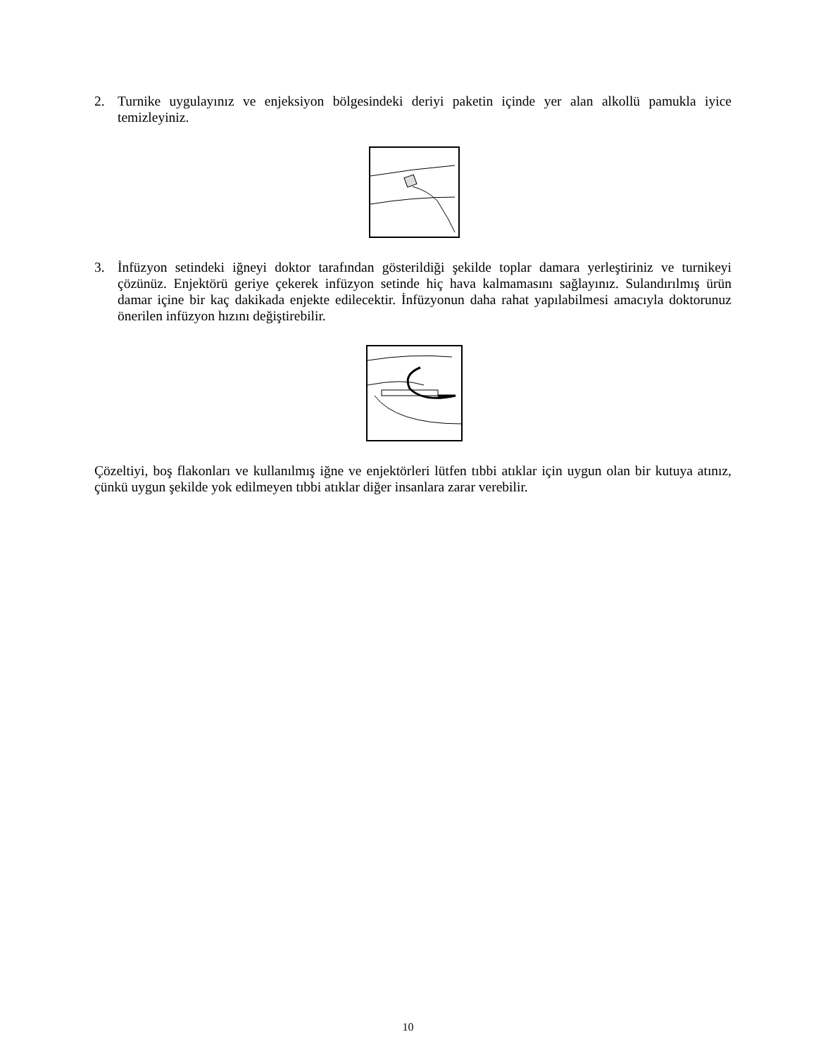2. Turnike uygulayınız ve enjeksiyon bölgesindeki deriyi paketin içinde yer alan alkollü pamukla iyice temizleyiniz.
3. İnfüzyon setindeki iğneyi doktor tarafından gösterildiği şekilde toplar damara yerleştiriniz ve turnikeyi çözünüz. Enjektörü geriye çekerek infüzyon setinde hiç hava kalmamasını sağlayınız. Sulandırılmış ürün damar içine bir kaç dakikada enjekte edilecektir. İnfüzyonun daha rahat yapılabilmesi amacıyla doktorunuz önerilen infüzyon hızını değiştirebilir.
Çözeltiyi, boş flakonları ve kullanılmış iğne ve enjektörleri lütfen tıbbi atıklar için uygun olan bir kutuya atınız, çünkü uygun şekilde yok edilmeyen tıbbi atıklar diğer insanlara zarar verebilir.
10